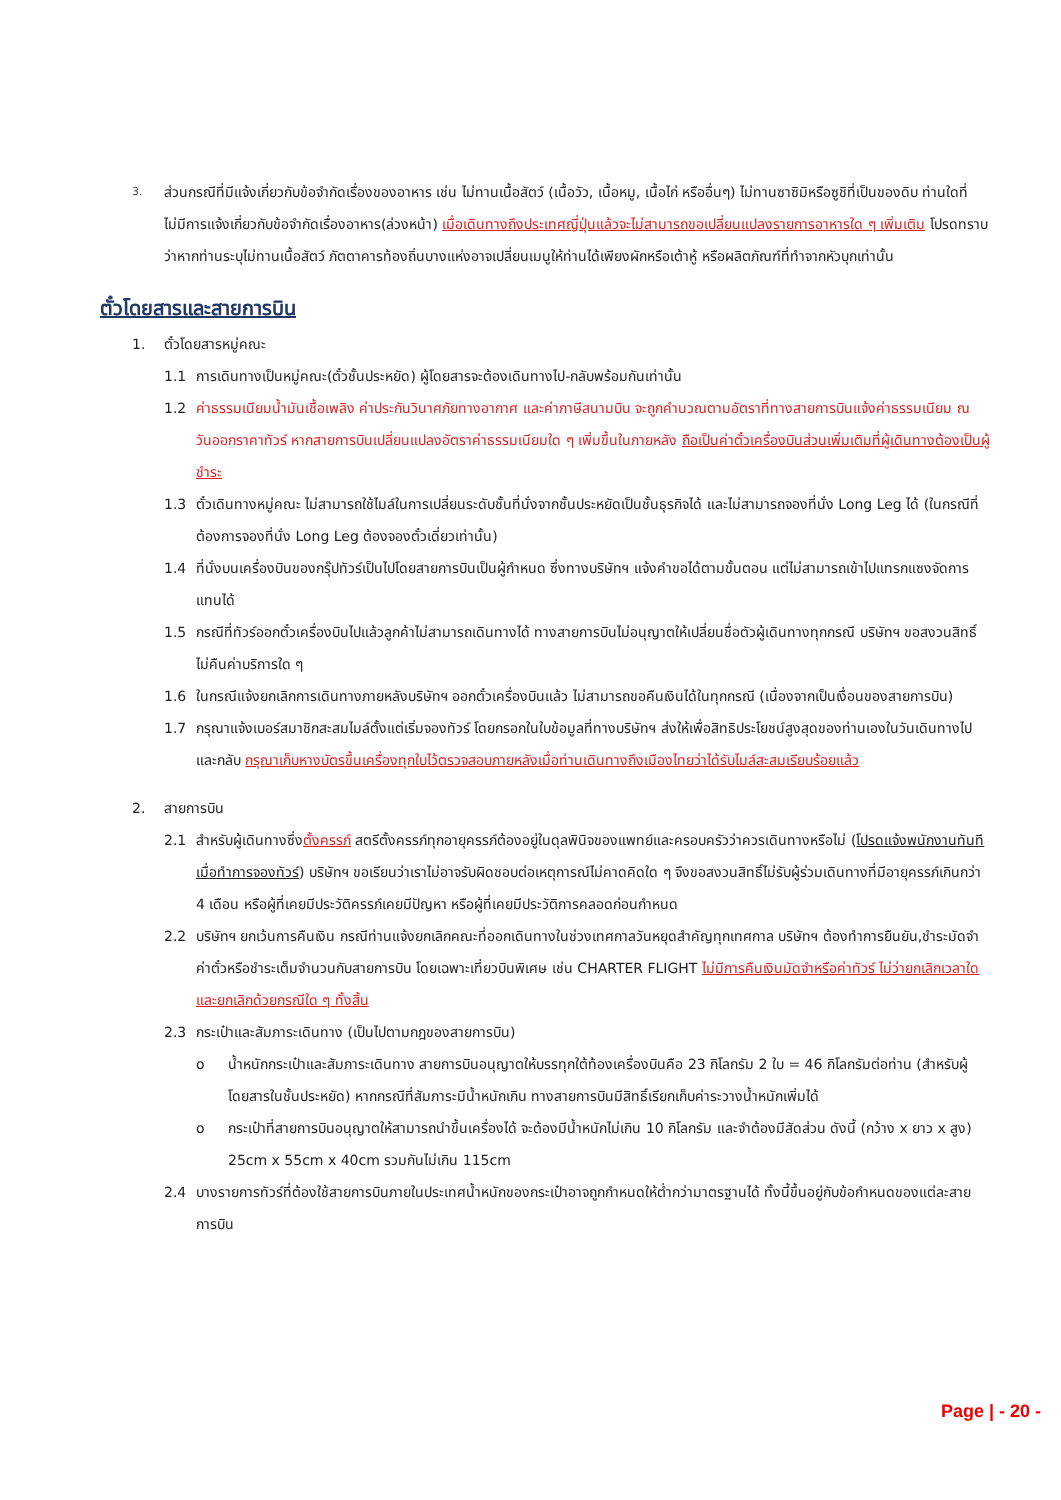3. ส่วนกรณีที่มีแจ้งเกี่ยวกับข้อจำกัดเรื่องของอาหาร เช่น ไม่ทานเนื้อสัตว์ (เนื้อวัว, เนื้อหมู, เนื้อไก่ หรืออื่นๆ) ไม่ทานซาซิมิหรือซูชิที่เป็นของดิบ ท่านใดที่ไม่มีการแจ้งเกี่ยวกับข้อจำกัดเรื่องอาหาร(ล่วงหน้า) เมื่อเดินทางถึงประเทศญี่ปุ่นแล้วจะไม่สามารถขอเปลี่ยนแปลงรายการอาหารใด ๆ เพิ่มเติม โปรดทราบว่าหากท่านระบุไม่ทานเนื้อสัตว์ ภัตตาคารท้องถิ่นบางแห่งอาจเปลี่ยนเมนูให้ท่านได้เพียงผักหรือเต้าหู้ หรือผลิตภัณฑ์ที่ทำจากหัวบุกเท่านั้น
ตั๋วโดยสารและสายการบิน
1. ตั๋วโดยสารหมู่คณะ
1.1 การเดินทางเป็นหมู่คณะ(ตั๋วชั้นประหยัด) ผู้โดยสารจะต้องเดินทางไป-กลับพร้อมกันเท่านั้น
1.2 ค่าธรรมเนียมน้ำมันเชื้อเพลิง ค่าประกันวินาศภัยทางอากาศ และค่าภาษีสนามบิน จะถูกคำนวณตามอัตราที่ทางสายการบินแจ้งค่าธรรมเนียม ณ วันออกราคาทัวร์ หากสายการบินเปลี่ยนแปลงอัตราค่าธรรมเนียมใด ๆ เพิ่มขึ้นในภายหลัง ถือเป็นค่าตั๋วเครื่องบินส่วนเพิ่มเติมที่ผู้เดินทางต้องเป็นผู้ชำระ
1.3 ตั๋วเดินทางหมู่คณะ ไม่สามารถใช้ไมล์ในการเปลี่ยนระดับชั้นที่นั่งจากชั้นประหยัดเป็นชั้นธุรกิจได้ และไม่สามารถจองที่นั่ง Long Leg ได้ (ในกรณีที่ต้องการจองที่นั่ง Long Leg ต้องจองตั๋วเดี่ยวเท่านั้น)
1.4 ที่นั่งบนเครื่องบินของกรุ๊ปทัวร์เป็นไปโดยสายการบินเป็นผู้กำหนด ซึ่งทางบริษัทฯ แจ้งคำขอได้ตามขั้นตอน แต่ไม่สามารถเข้าไปแทรกแซงจัดการแทนได้
1.5 กรณีที่ทัวร์ออกตั๋วเครื่องบินไปแล้วลูกค้าไม่สามารถเดินทางได้ ทางสายการบินไม่อนุญาตให้เปลี่ยนชื่อตัวผู้เดินทางทุกกรณี บริษัทฯ ขอสงวนสิทธิ์ไม่คืนค่าบริการใด ๆ
1.6 ในกรณีแจ้งยกเลิกการเดินทางภายหลังบริษัทฯ ออกตั๋วเครื่องบินแล้ว ไม่สามารถขอคืนเงินได้ในทุกกรณี (เนื่องจากเป็นเงื่อนของสายการบิน)
1.7 กรุณาแจ้งเบอร์สมาชิกสะสมไมล์ตั้งแต่เริ่มจองทัวร์ โดยกรอกในใบข้อมูลที่ทางบริษัทฯ ส่งให้เพื่อสิทธิประโยชน์สูงสุดของท่านเองในวันเดินทางไปและกลับ กรุณาเก็บหางบัตรขึ้นเครื่องทุกใบไว้ตรวจสอบภายหลังเมื่อท่านเดินทางถึงเมืองไทยว่าได้รับไมล์สะสมเรียบร้อยแล้ว
2. สายการบิน
2.1 สำหรับผู้เดินทางซึ่งตั้งครรภ์ สตรีตั้งครรภ์ทุกอายุครรภ์ต้องอยู่ในดุลพินิจของแพทย์และครอบครัวว่าควรเดินทางหรือไม่ (โปรดแจ้งพนักงานทันทีเมื่อทำการจองทัวร์) บริษัทฯ ขอเรียนว่าเราไม่อาจรับผิดชอบต่อเหตุการณ์ไม่คาดคิดใด ๆ จึงขอสงวนสิทธิ์ไม่รับผู้ร่วมเดินทางที่มีอายุครรภ์เกินกว่า 4 เดือน หรือผู้ที่เคยมีประวัติครรภ์เคยมีปัญหา หรือผู้ที่เคยมีประวัติการคลอดก่อนกำหนด
2.2 บริษัทฯ ยกเว้นการคืนเงิน กรณีท่านแจ้งยกเลิกคณะที่ออกเดินทางในช่วงเทศกาลวันหยุดสำคัญทุกเทศกาล บริษัทฯ ต้องทำการยืนยัน,ชำระมัดจำค่าตั๋วหรือชำระเต็มจำนวนกับสายการบิน โดยเฉพาะเที่ยวบินพิเศษ เช่น CHARTER FLIGHT ไม่มีการคืนเงินมัดจำหรือค่าทัวร์ ไม่ว่ายกเลิกเวลาใดและยกเลิกด้วยกรณีใด ๆ ทั้งสิ้น
2.3 กระเป๋าและสัมภาระเดินทาง (เป็นไปตามกฎของสายการบิน)
o น้ำหนักกระเป๋าและสัมภาระเดินทาง สายการบินอนุญาตให้บรรทุกใต้ท้องเครื่องบินคือ 23 กิโลกรัม 2 ใบ = 46 กิโลกรัมต่อท่าน (สำหรับผู้โดยสารในชั้นประหยัด) หากกรณีที่สัมภาระมีน้ำหนักเกิน ทางสายการบินมีสิทธิ์เรียกเก็บค่าระวางน้ำหนักเพิ่มได้
o กระเป๋าที่สายการบินอนุญาตให้สามารถนำขึ้นเครื่องได้ จะต้องมีน้ำหนักไม่เกิน 10 กิโลกรัม และจำต้องมีสัดส่วน ดังนี้ (กว้าง x ยาว x สูง) 25cm x 55cm x 40cm รวมกันไม่เกิน 115cm
2.4 บางรายการทัวร์ที่ต้องใช้สายการบินภายในประเทศน้ำหนักของกระเป๋าอาจถูกกำหนดให้ต่ำกว่ามาตรฐานได้ ทั้งนี้ขึ้นอยู่กับข้อกำหนดของแต่ละสายการบิน
Page | - 20 -